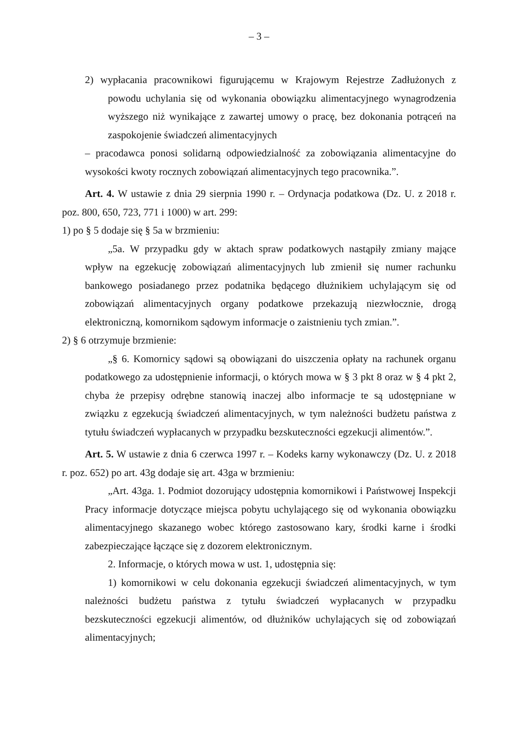– 3 –
2) wypłacania pracownikowi figurującemu w Krajowym Rejestrze Zadłużonych z powodu uchylania się od wykonania obowiązku alimentacyjnego wynagrodzenia wyższego niż wynikające z zawartej umowy o pracę, bez dokonania potrąceń na zaspokojenie świadczeń alimentacyjnych
– pracodawca ponosi solidarną odpowiedzialność za zobowiązania alimentacyjne do wysokości kwoty rocznych zobowiązań alimentacyjnych tego pracownika.”.
Art. 4. W ustawie z dnia 29 sierpnia 1990 r. – Ordynacja podatkowa (Dz. U. z 2018 r. poz. 800, 650, 723, 771 i 1000) w art. 299:
1) po § 5 dodaje się § 5a w brzmieniu:
„5a. W przypadku gdy w aktach spraw podatkowych nastąpiły zmiany mające wpływ na egzekucję zobowiązań alimentacyjnych lub zmienił się numer rachunku bankowego posiadanego przez podatnika będącego dłużnikiem uchylającym się od zobowiązań alimentacyjnych organy podatkowe przekazują niezwłocznie, drogą elektroniczną, komornikom sądowym informacje o zaistnieniu tych zmian.”.
2) § 6 otrzymuje brzmienie:
„§ 6. Komornicy sądowi są obowiązani do uiszczenia opłaty na rachunek organu podatkowego za udostępnienie informacji, o których mowa w § 3 pkt 8 oraz w § 4 pkt 2, chyba że przepisy odrębne stanowią inaczej albo informacje te są udostępniane w związku z egzekucją świadczeń alimentacyjnych, w tym należności budżetu państwa z tytułu świadczeń wypłacanych w przypadku bezskuteczności egzekucji alimentów.”.
Art. 5. W ustawie z dnia 6 czerwca 1997 r. – Kodeks karny wykonawczy (Dz. U. z 2018 r. poz. 652) po art. 43g dodaje się art. 43ga w brzmieniu:
„Art. 43ga. 1. Podmiot dozorujący udostępnia komornikowi i Państwowej Inspekcji Pracy informacje dotyczące miejsca pobytu uchylającego się od wykonania obowiązku alimentacyjnego skazanego wobec którego zastosowano kary, środki karne i środki zabezpieczające łączące się z dozorem elektronicznym.
2. Informacje, o których mowa w ust. 1, udostępnia się:
1) komornikowi w celu dokonania egzekucji świadczeń alimentacyjnych, w tym należności budżetu państwa z tytułu świadczeń wypłacanych w przypadku bezskuteczności egzekucji alimentów, od dłużników uchylających się od zobowiązań alimentacyjnych;